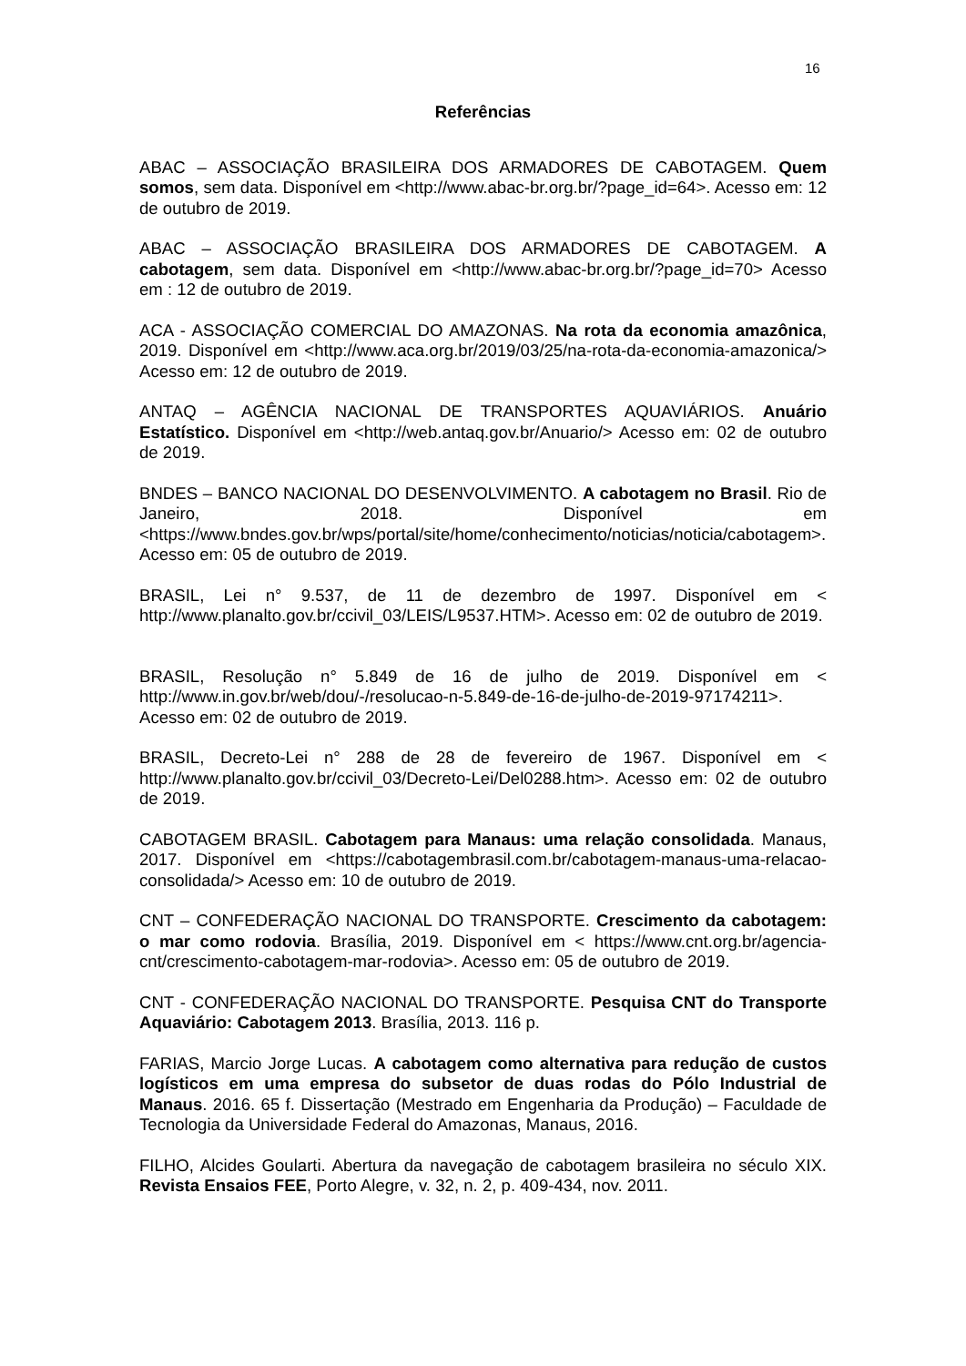16
Referências
ABAC – ASSOCIAÇÃO BRASILEIRA DOS ARMADORES DE CABOTAGEM. Quem somos, sem data. Disponível em <http://www.abac-br.org.br/?page_id=64>. Acesso em: 12 de outubro de 2019.
ABAC – ASSOCIAÇÃO BRASILEIRA DOS ARMADORES DE CABOTAGEM. A cabotagem, sem data. Disponível em <http://www.abac-br.org.br/?page_id=70> Acesso em : 12 de outubro de 2019.
ACA - ASSOCIAÇÃO COMERCIAL DO AMAZONAS. Na rota da economia amazônica, 2019. Disponível em <http://www.aca.org.br/2019/03/25/na-rota-da-economia-amazonica/> Acesso em: 12 de outubro de 2019.
ANTAQ – AGÊNCIA NACIONAL DE TRANSPORTES AQUAVIÁRIOS. Anuário Estatístico. Disponível em <http://web.antaq.gov.br/Anuario/> Acesso em: 02 de outubro de 2019.
BNDES – BANCO NACIONAL DO DESENVOLVIMENTO. A cabotagem no Brasil. Rio de Janeiro, 2018. Disponível em <https://www.bndes.gov.br/wps/portal/site/home/conhecimento/noticias/noticia/cabotagem>. Acesso em: 05 de outubro de 2019.
BRASIL, Lei n° 9.537, de 11 de dezembro de 1997. Disponível em < http://www.planalto.gov.br/ccivil_03/LEIS/L9537.HTM>. Acesso em: 02 de outubro de 2019.
BRASIL, Resolução n° 5.849 de 16 de julho de 2019. Disponível em < http://www.in.gov.br/web/dou/-/resolucao-n-5.849-de-16-de-julho-de-2019-97174211>. Acesso em: 02 de outubro de 2019.
BRASIL, Decreto-Lei n° 288 de 28 de fevereiro de 1967. Disponível em < http://www.planalto.gov.br/ccivil_03/Decreto-Lei/Del0288.htm>. Acesso em: 02 de outubro de 2019.
CABOTAGEM BRASIL. Cabotagem para Manaus: uma relação consolidada. Manaus, 2017. Disponível em <https://cabotagembrasil.com.br/cabotagem-manaus-uma-relacao-consolidada/> Acesso em: 10 de outubro de 2019.
CNT – CONFEDERAÇÃO NACIONAL DO TRANSPORTE. Crescimento da cabotagem: o mar como rodovia. Brasília, 2019. Disponível em < https://www.cnt.org.br/agencia-cnt/crescimento-cabotagem-mar-rodovia>. Acesso em: 05 de outubro de 2019.
CNT - CONFEDERAÇÃO NACIONAL DO TRANSPORTE. Pesquisa CNT do Transporte Aquaviário: Cabotagem 2013. Brasília, 2013. 116 p.
FARIAS, Marcio Jorge Lucas. A cabotagem como alternativa para redução de custos logísticos em uma empresa do subsetor de duas rodas do Pólo Industrial de Manaus. 2016. 65 f. Dissertação (Mestrado em Engenharia da Produção) – Faculdade de Tecnologia da Universidade Federal do Amazonas, Manaus, 2016.
FILHO, Alcides Goularti. Abertura da navegação de cabotagem brasileira no século XIX. Revista Ensaios FEE, Porto Alegre, v. 32, n. 2, p. 409-434, nov. 2011.